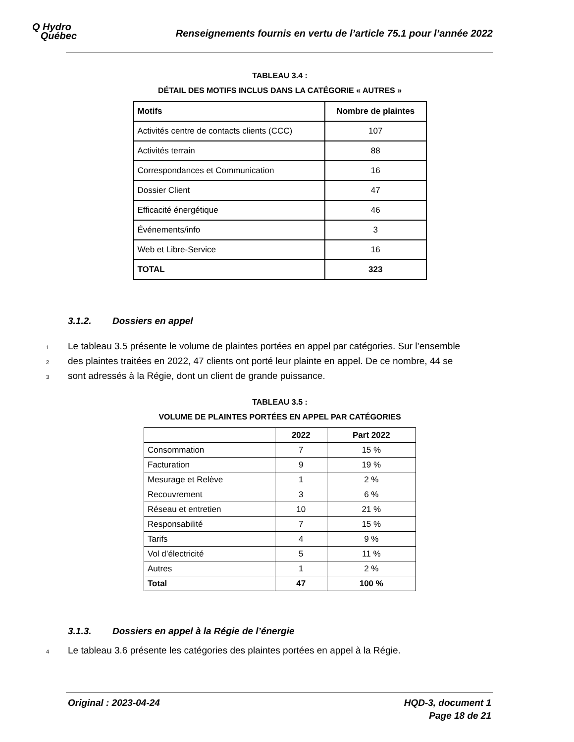Q Hydro
Québec
Renseignements fournis en vertu de l’article 75.1 pour l’année 2022
TABLEAU 3.4 :
DÉTAIL DES MOTIFS INCLUS DANS LA CATÉGORIE « AUTRES »
| Motifs | Nombre de plaintes |
| --- | --- |
| Activités centre de contacts clients (CCC) | 107 |
| Activités terrain | 88 |
| Correspondances et Communication | 16 |
| Dossier Client | 47 |
| Efficacité énergétique | 46 |
| Événements/info | 3 |
| Web et Libre-Service | 16 |
| TOTAL | 323 |
3.1.2. Dossiers en appel
1 Le tableau 3.5 présente le volume de plaintes portées en appel par catégories. Sur l’ensemble
2 des plaintes traitées en 2022, 47 clients ont porté leur plainte en appel. De ce nombre, 44 se
3 sont adressés à la Régie, dont un client de grande puissance.
TABLEAU 3.5 :
VOLUME DE PLAINTES PORTÉES EN APPEL PAR CATÉGORIES
| | 2022 | Part 2022 |
| --- | --- | --- |
| Consommation | 7 | 15 % |
| Facturation | 9 | 19 % |
| Mesurage et Relève | 1 | 2 % |
| Recouvrement | 3 | 6 % |
| Réseau et entretien | 10 | 21 % |
| Responsabilité | 7 | 15 % |
| Tarifs | 4 | 9 % |
| Vol d’électricité | 5 | 11 % |
| Autres | 1 | 2 % |
| Total | 47 | 100 % |
3.1.3. Dossiers en appel à la Régie de l’énergie
4 Le tableau 3.6 présente les catégories des plaintes portées en appel à la Régie.
Original : 2023-04-24 HQD-3, document 1
Page 18 de 21